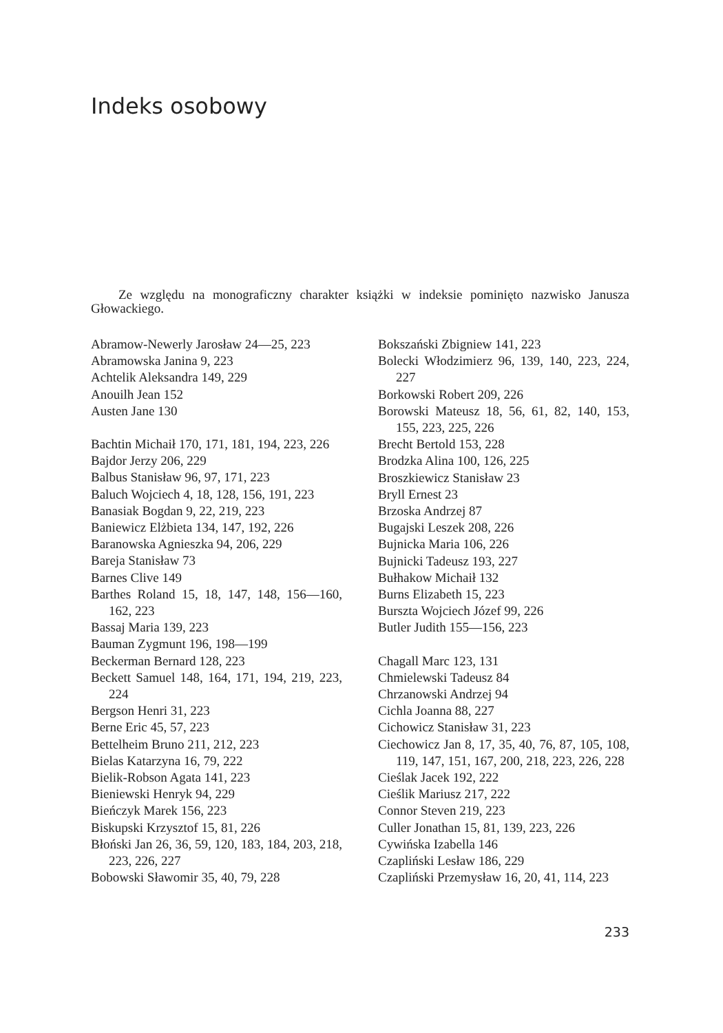Indeks osobowy
Ze względu na monograficzny charakter książki w indeksie pominięto nazwisko Janusza Głowackiego.
Abramow-Newerly Jarosław 24—25, 223
Abramowska Janina 9, 223
Achtelik Aleksandra 149, 229
Anouilh Jean 152
Austen Jane 130
Bachtin Michaił 170, 171, 181, 194, 223, 226
Bajdor Jerzy 206, 229
Balbus Stanisław 96, 97, 171, 223
Baluch Wojciech 4, 18, 128, 156, 191, 223
Banasiak Bogdan 9, 22, 219, 223
Baniewicz Elżbieta 134, 147, 192, 226
Baranowska Agnieszka 94, 206, 229
Bareja Stanisław 73
Barnes Clive 149
Barthes Roland 15, 18, 147, 148, 156—160, 162, 223
Bassaj Maria 139, 223
Bauman Zygmunt 196, 198—199
Beckerman Bernard 128, 223
Beckett Samuel 148, 164, 171, 194, 219, 223, 224
Bergson Henri 31, 223
Berne Eric 45, 57, 223
Bettelheim Bruno 211, 212, 223
Bielas Katarzyna 16, 79, 222
Bielik-Robson Agata 141, 223
Bieniewski Henryk 94, 229
Bieńczyk Marek 156, 223
Biskupski Krzysztof 15, 81, 226
Błoński Jan 26, 36, 59, 120, 183, 184, 203, 218, 223, 226, 227
Bobowski Sławomir 35, 40, 79, 228
Bokszański Zbigniew 141, 223
Bolecki Włodzimierz 96, 139, 140, 223, 224, 227
Borkowski Robert 209, 226
Borowski Mateusz 18, 56, 61, 82, 140, 153, 155, 223, 225, 226
Brecht Bertold 153, 228
Brodzka Alina 100, 126, 225
Broszkiewicz Stanisław 23
Bryll Ernest 23
Brzoska Andrzej 87
Bugajski Leszek 208, 226
Bujnicka Maria 106, 226
Bujnicki Tadeusz 193, 227
Bułhakow Michaił 132
Burns Elizabeth 15, 223
Burszta Wojciech Józef 99, 226
Butler Judith 155—156, 223
Chagall Marc 123, 131
Chmielewski Tadeusz 84
Chrzanowski Andrzej 94
Cichla Joanna 88, 227
Cichowicz Stanisław 31, 223
Ciechowicz Jan 8, 17, 35, 40, 76, 87, 105, 108, 119, 147, 151, 167, 200, 218, 223, 226, 228
Cieślak Jacek 192, 222
Cieślik Mariusz 217, 222
Connor Steven 219, 223
Culler Jonathan 15, 81, 139, 223, 226
Cywińska Izabella 146
Czapliński Lesław 186, 229
Czapliński Przemysław 16, 20, 41, 114, 223
233